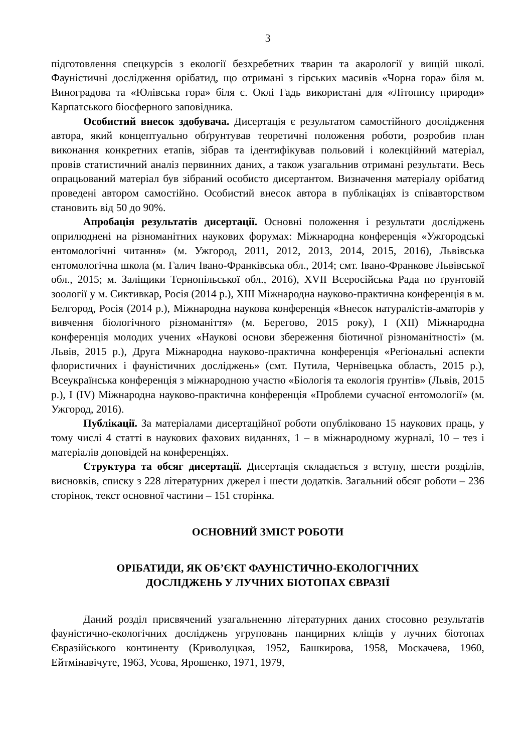3
підготовлення спецкурсів з екології безхребетних тварин та акарології у вищій школі. Фауністичні дослідження орібатид, що отримані з гірських масивів «Чорна гора» біля м. Виноградова та «Юлівська гора» біля с. Оклі Гадь використані для «Літопису природи» Карпатського біосферного заповідника.
Особистий внесок здобувача. Дисертація є результатом самостійного дослідження автора, який концептуально обґрунтував теоретичні положення роботи, розробив план виконання конкретних етапів, зібрав та ідентифікував польовий і колекційний матеріал, провів статистичний аналіз первинних даних, а також узагальнив отримані результати. Весь опрацьований матеріал був зібраний особисто дисертантом. Визначення матеріалу орібатид проведені автором самостійно. Особистий внесок автора в публікаціях із співавторством становить від 50 до 90%.
Апробація результатів дисертації. Основні положення і результати досліджень оприлюднені на різноманітних наукових форумах: Міжнародна конференція «Ужгородські ентомологічні читання» (м. Ужгород, 2011, 2012, 2013, 2014, 2015, 2016), Львівська ентомологічна школа (м. Галич Івано-Франківська обл., 2014; смт. Івано-Франкове Львівської обл., 2015; м. Заліщики Тернопільської обл., 2016), XVII Всеросійська Рада по ґрунтовій зоології у м. Сиктивкар, Росія (2014 р.), XIII Міжнародна науково-практична конференція в м. Белгород, Росія (2014 р.), Міжнародна наукова конференція «Внесок натуралістів-аматорів у вивчення біологічного різноманіття» (м. Берегово, 2015 року), I (XII) Міжнародна конференція молодих учених «Наукові основи збереження біотичної різноманітності» (м. Львів, 2015 р.), Друга Міжнародна науково-практична конференція «Регіональні аспекти флористичних і фауністичних досліджень» (смт. Путила, Чернівецька область, 2015 р.), Всеукраїнська конференція з міжнародною участю «Біологія та екологія ґрунтів» (Львів, 2015 р.), I (IV) Міжнародна науково-практична конференція «Проблеми сучасної ентомології» (м. Ужгород, 2016).
Публікації. За матеріалами дисертаційної роботи опубліковано 15 наукових праць, у тому числі 4 статті в наукових фахових виданнях, 1 – в міжнародному журналі, 10 – тез і матеріалів доповідей на конференціях.
Структура та обсяг дисертації. Дисертація складається з вступу, шести розділів, висновків, списку з 228 літературних джерел і шести додатків. Загальний обсяг роботи – 236 сторінок, текст основної частини – 151 сторінка.
ОСНОВНИЙ ЗМІСТ РОБОТИ
ОРІБАТИДИ, ЯК ОБ’ЄКТ ФАУНІСТИЧНО-ЕКОЛОГІЧНИХ
ДОСЛІДЖЕНЬ У ЛУЧНИХ БІОТОПАХ ЄВРАЗІЇ
Даний розділ присвячений узагальненню літературних даних стосовно результатів фауністично-екологічних досліджень угруповань панцирних кліщів у лучних біотопах Євразійського континенту (Криволуцкая, 1952, Башкирова, 1958, Москачева, 1960, Ейтмінавічуте, 1963, Усова, Ярошенко, 1971, 1979,